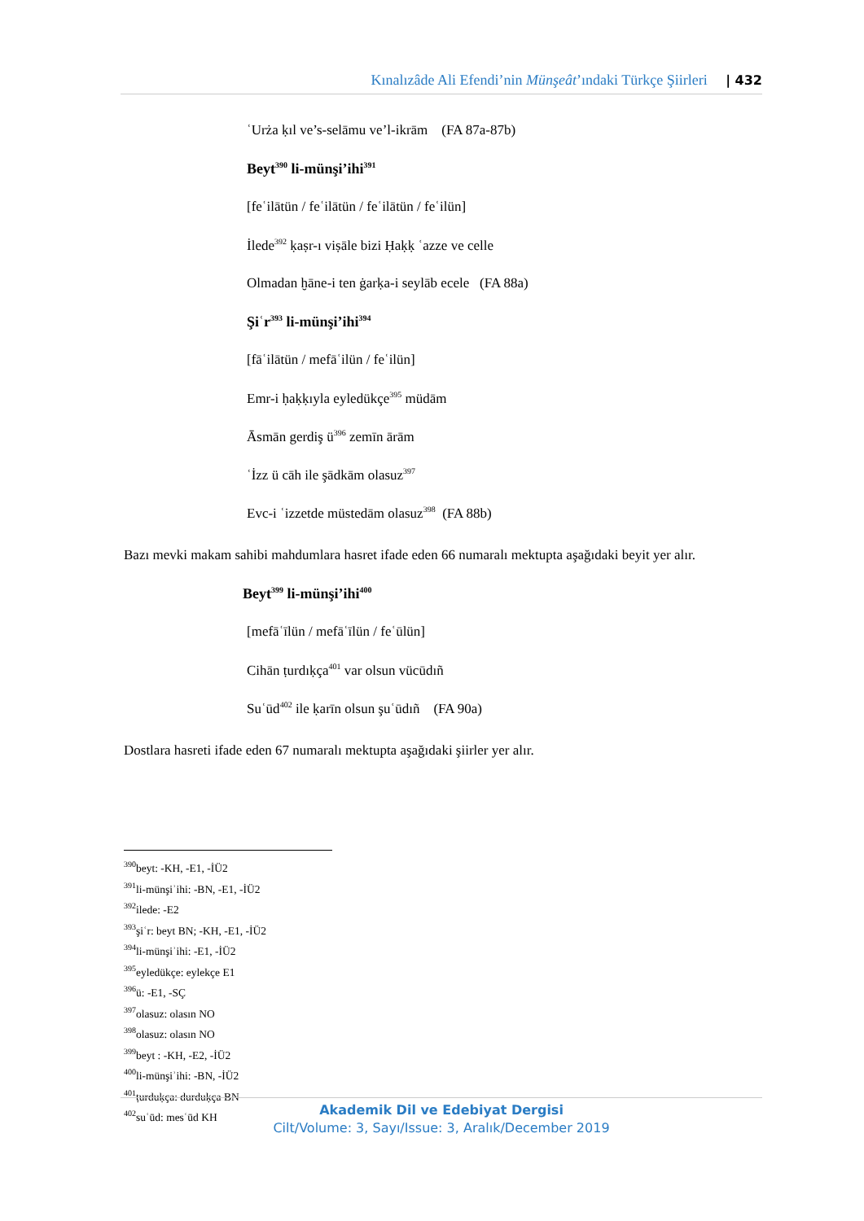Kınalızâde Ali Efendi’nin Münşeât’ındaki Türkçe Şiirleri | 432
ʿUrża ḳıl ve’s-selāmu ve’l-ikrām (FA 87a-87b)
Beyt<sup>390</sup> li-münşi’ihi<sup>391</sup>
[feʿilātün / feʿilātün / feʿilātün / feʿilün]
İlede<sup>392</sup> ḳaṣr-ı viṣāle bizi Ḥaḳḳ ʿazze ve celle
Olmadan ḫāne-i ten ġarḳa-i seylāb ecele (FA 88a)
Şiʿr<sup>393</sup> li-münşi’ihi<sup>394</sup>
[fāʿilātün / mefāʿilün / feʿilün]
Emr-i ḥaḳḳıyla eyledükçe<sup>395</sup> müdām
Āsmān gerdiş ü<sup>396</sup> zemīn ārām
ʿİzz ü cāh ile şādkām olasuz<sup>397</sup>
Evc-i ʿizzetde müstedām olasuz<sup>398</sup> (FA 88b)
Bazı mevki makam sahibi mahdumlara hasret ifade eden 66 numaralı mektupta aşağıdaki beyit yer alır.
Beyt<sup>399</sup> li-münşi’ihi<sup>400</sup>
[mefāʿīlün / mefāʿīlün / feʿūlün]
Cihān ṭurdıḳça<sup>401</sup> var olsun vücūdıñ
Suʿūd<sup>402</sup> ile ḳarīn olsun şuʿūdıñ (FA 90a)
Dostlara hasreti ifade eden 67 numaralı mektupta aşağıdaki şiirler yer alır.
<sup>390</sup> beyt: -KH, -E1, -İÜ2
<sup>391</sup> li-münşiʾihi: -BN, -E1, -İÜ2
<sup>392</sup> ilede: -E2
<sup>393</sup> şiʿr: beyt BN; -KH, -E1, -İÜ2
<sup>394</sup> li-münşiʾihi: -E1, -İÜ2
<sup>395</sup> eyledükçe: eylekçe E1
<sup>396</sup> ü: -E1, -SÇ
<sup>397</sup> olasuz: olasın NO
<sup>398</sup> olasuz: olasın NO
<sup>399</sup> beyt : -KH, -E2, -İÜ2
<sup>400</sup> li-münşiʾihi: -BN, -İÜ2
<sup>401</sup> ṭurduḳça: durduḳça BN
<sup>402</sup> suʿūd: mesʿūd KH
Akademik Dil ve Edebiyat Dergisi
Cilt/Volume: 3, Sayı/Issue: 3, Aralık/December 2019